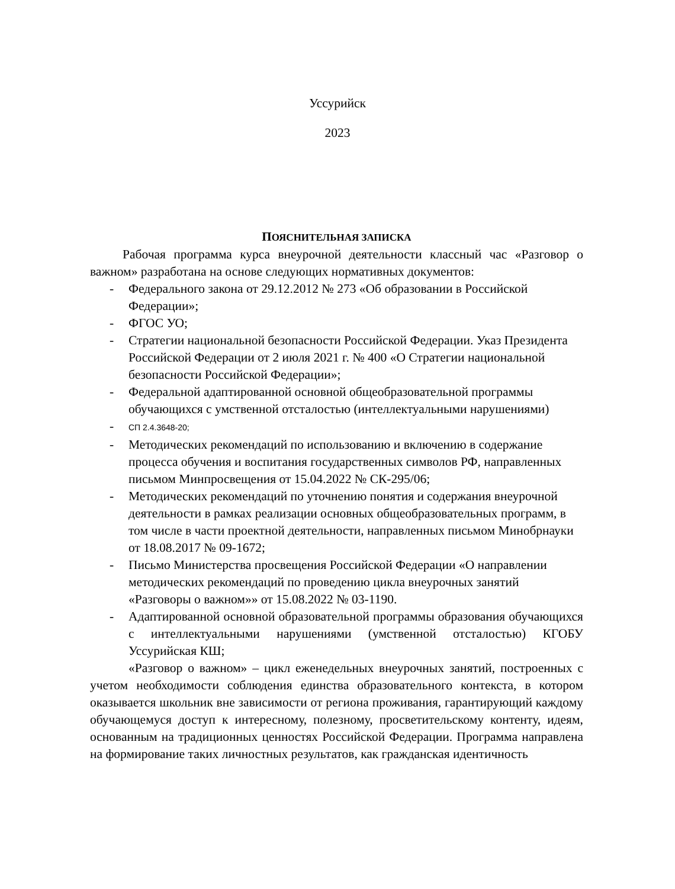Уссурийск
2023
ПОЯСНИТЕЛЬНАЯ ЗАПИСКА
Рабочая программа курса внеурочной деятельности классный час «Разговор о важном» разработана на основе следующих нормативных документов:
- Федерального закона от 29.12.2012 № 273 «Об образовании в Российской Федерации»;
- ФГОС УО;
- Стратегии национальной безопасности Российской Федерации. Указ Президента Российской Федерации от 2 июля 2021 г. № 400 «О Стратегии национальной безопасности Российской Федерации»;
- Федеральной адаптированной основной общеобразовательной программы обучающихся с умственной отсталостью (интеллектуальными нарушениями)
- СП 2.4.3648-20;
- Методических рекомендаций по использованию и включению в содержание процесса обучения и воспитания государственных символов РФ, направленных письмом Минпросвещения от 15.04.2022 № СК-295/06;
- Методических рекомендаций по уточнению понятия и содержания внеурочной деятельности в рамках реализации основных общеобразовательных программ, в том числе в части проектной деятельности, направленных письмом Минобрнауки от 18.08.2017 № 09-1672;
- Письмо Министерства просвещения Российской Федерации «О направлении методических рекомендаций по проведению цикла внеурочных занятий «Разговоры о важном»» от 15.08.2022 № 03-1190.
- Адаптированной основной образовательной программы образования обучающихся с интеллектуальными нарушениями (умственной отсталостью) КГОБУ Уссурийская КШ;
«Разговор о важном» – цикл еженедельных внеурочных занятий, построенных с учетом необходимости соблюдения единства образовательного контекста, в котором оказывается школьник вне зависимости от региона проживания, гарантирующий каждому обучающемуся доступ к интересному, полезному, просветительскому контенту, идеям, основанным на традиционных ценностях Российской Федерации. Программа направлена на формирование таких личностных результатов, как гражданская идентичность